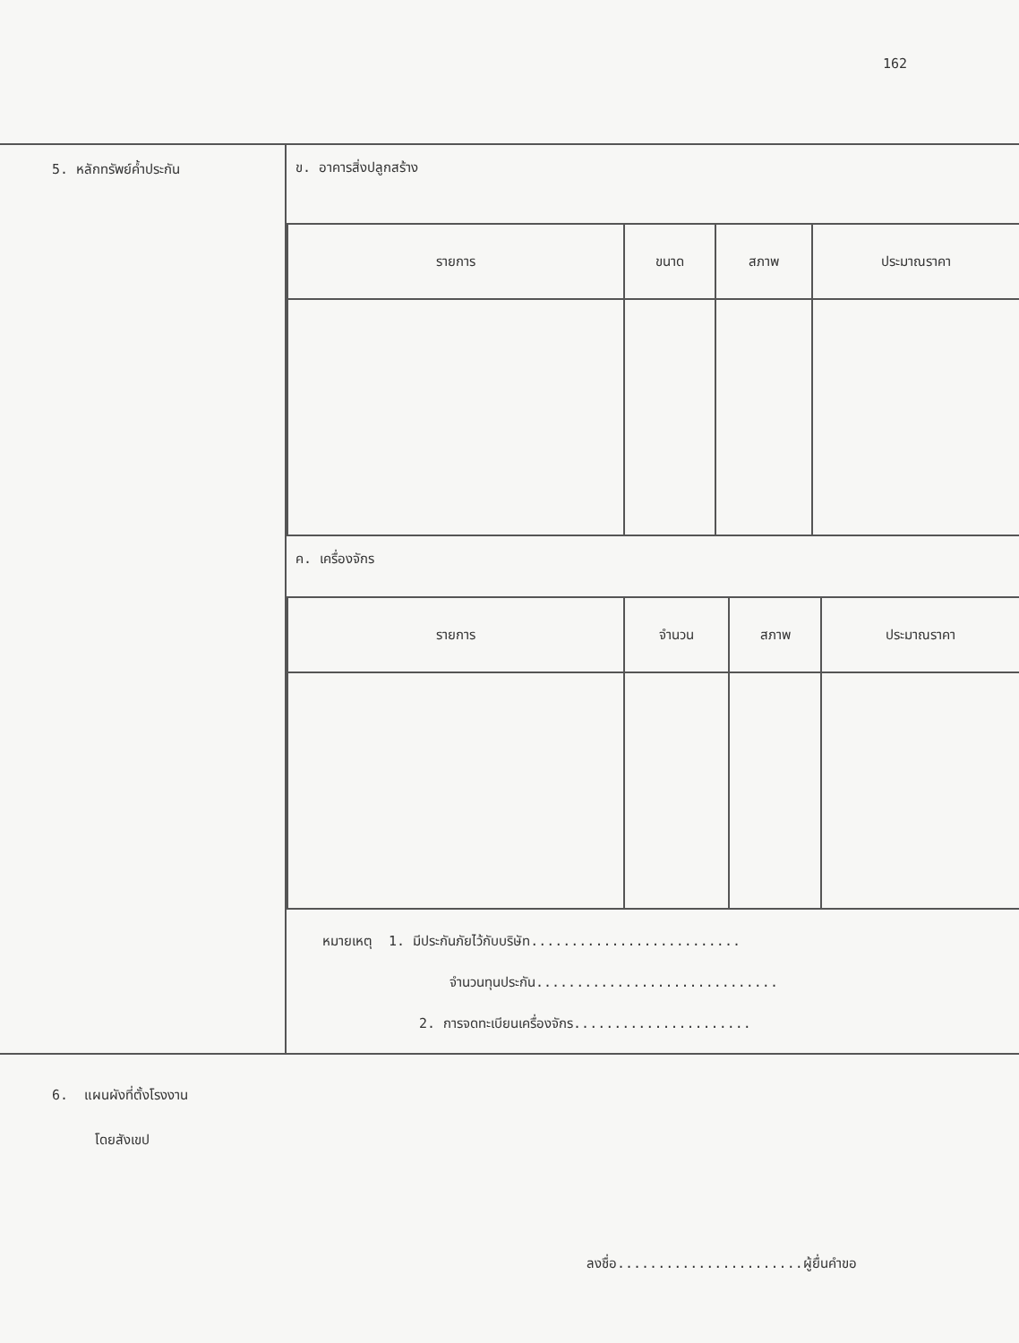162
| 5. หลักทรัพย์ค้ำประกัน | ข. อาคารสิ่งปลูกสร้าง / รายการ / ขนาด / สภาพ / ประมาณราคา / / --- / --- / --- / --- / ค. เครื่องจักร / รายการ / จำนวน / สภาพ / ประมาณราคา / / --- / --- / --- / --- / หมายเหตุ 1. มีประกันภัยไว้กับบริษัท.......................... จำนวนทุนประกัน.............................. 2. การจดทะเบียนเครื่องจักร...................... |
6. แผนผังที่ตั้งโรงงาน
โดยสังเขป
ลงชื่อ.......................ผู้ยื่นคำขอ